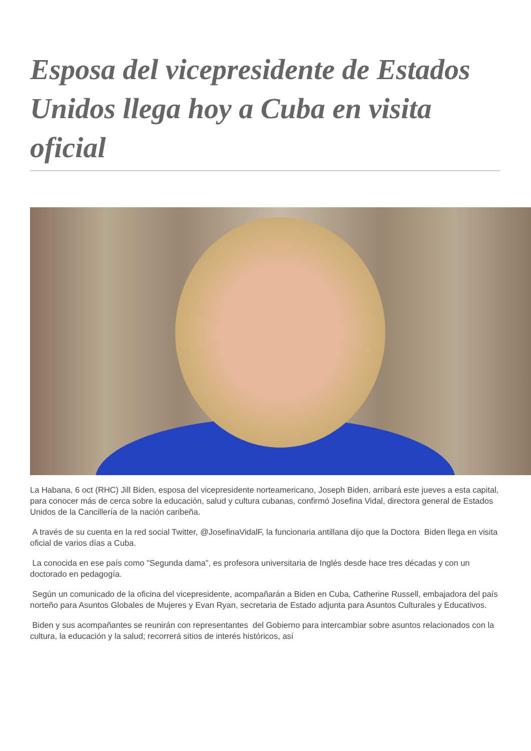Esposa del vicepresidente de Estados Unidos llega hoy a Cuba en visita oficial
La Habana, 6 oct (RHC) Jill Biden, esposa del vicepresidente norteamericano, Joseph Biden, arribará este jueves a esta capital, para conocer más de cerca sobre la educación, salud y cultura cubanas, confirmó Josefina Vidal, directora general de Estados Unidos de la Cancillería de la nación caribeña.
A través de su cuenta en la red social Twitter, @JosefinaVidalF, la funcionaria antillana dijo que la Doctora Biden llega en visita oficial de varios días a Cuba.
La conocida en ese país como "Segunda dama", es profesora universitaria de Inglés desde hace tres décadas y con un doctorado en pedagogía.
Según un comunicado de la oficina del vicepresidente, acompañarán a Biden en Cuba, Catherine Russell, embajadora del país norteño para Asuntos Globales de Mujeres y Evan Ryan, secretaria de Estado adjunta para Asuntos Culturales y Educativos.
Biden y sus acompañantes se reunirán con representantes del Gobierno para intercambiar sobre asuntos relacionados con la cultura, la educación y la salud; recorrerá sitios de interés históricos, así